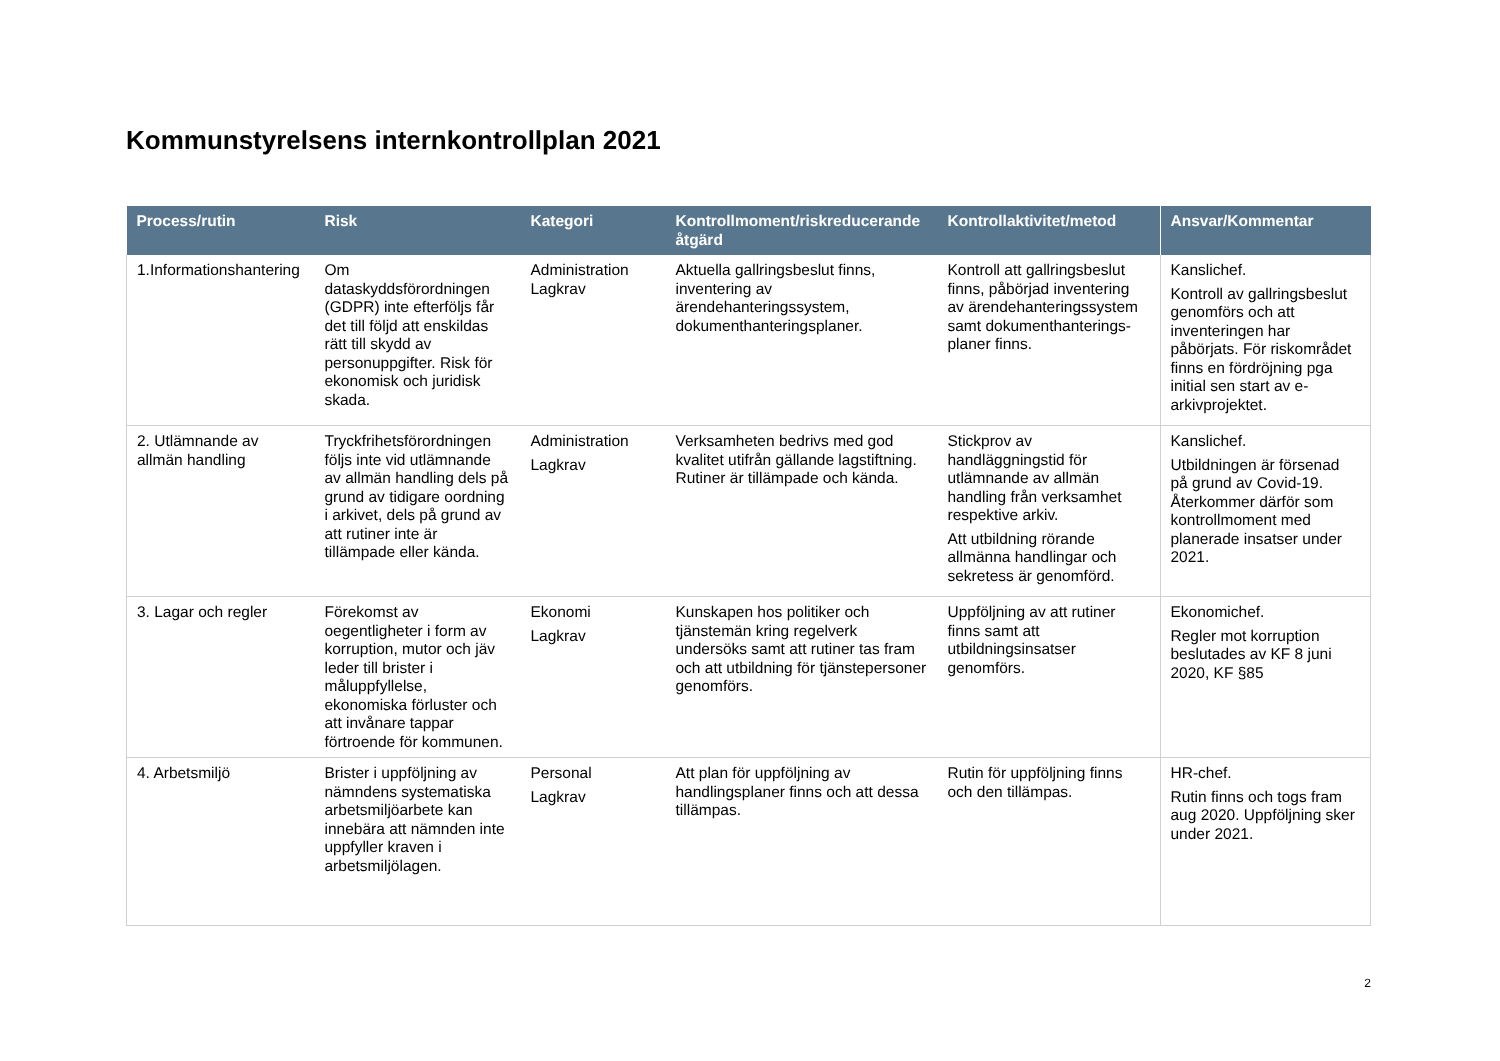Kommunstyrelsens internkontrollplan 2021
| Process/rutin | Risk | Kategori | Kontrollmoment/riskreducerande åtgärd | Kontrollaktivitet/metod | Ansvar/Kommentar |
| --- | --- | --- | --- | --- | --- |
| 1.Informationshantering | Om dataskyddsförordningen (GDPR) inte efterföljs får det till följd att enskildas rätt till skydd av personuppgifter. Risk för ekonomisk och juridisk skada. | Administration Lagkrav | Aktuella gallringsbeslut finns, inventering av ärendehanteringssystem, dokumenthanteringsplaner. | Kontroll att gallringsbeslut finns, påbörjad inventering av ärendehanteringssystem samt dokumenthanterings-planer finns. | Kanslichef. Kontroll av gallringsbeslut genomförs och att inventeringen har påbörjats. För riskområdet finns en fördröjning pga initial sen start av e-arkivprojektet. |
| 2. Utlämnande av allmän handling | Tryckfrihetsförordningen följs inte vid utlämnande av allmän handling dels på grund av tidigare oordning i arkivet, dels på grund av att rutiner inte är tillämpade eller kända. | Administration Lagkrav | Verksamheten bedrivs med god kvalitet utifrån gällande lagstiftning. Rutiner är tillämpade och kända. | Stickprov av handläggningstid för utlämnande av allmän handling från verksamhet respektive arkiv. Att utbildning rörande allmänna handlingar och sekretess är genomförd. | Kanslichef. Utbildningen är försenad på grund av Covid-19. Återkommer därför som kontrollmoment med planerade insatser under 2021. |
| 3. Lagar och regler | Förekomst av oegentligheter i form av korruption, mutor och jäv leder till brister i måluppfyllelse, ekonomiska förluster och att invånare tappar förtroende för kommunen. | Ekonomi Lagkrav | Kunskapen hos politiker och tjänstemän kring regelverk undersöks samt att rutiner tas fram och att utbildning för tjänstepersoner genomförs. | Uppföljning av att rutiner finns samt att utbildningsinsatser genomförs. | Ekonomichef. Regler mot korruption beslutades av KF 8 juni 2020, KF §85 |
| 4. Arbetsmiljö | Brister i uppföljning av nämndens systematiska arbetsmiljöarbete kan innebära att nämnden inte uppfyller kraven i arbetsmiljölagen. | Personal Lagkrav | Att plan för uppföljning av handlingsplaner finns och att dessa tillämpas. | Rutin för uppföljning finns och den tillämpas. | HR-chef. Rutin finns och togs fram aug 2020. Uppföljning sker under 2021. |
2